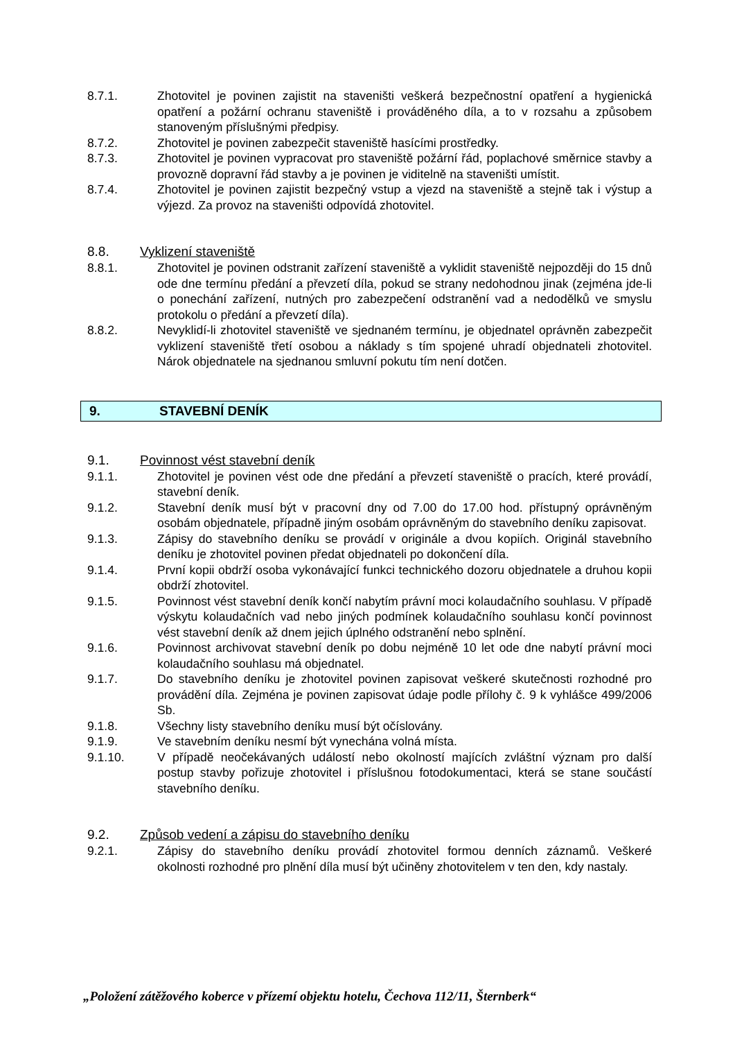8.7.1. Zhotovitel je povinen zajistit na staveništi veškerá bezpečnostní opatření a hygienická opatření a požární ochranu staveniště i prováděného díla, a to v rozsahu a způsobem stanoveným příslušnými předpisy.
8.7.2. Zhotovitel je povinen zabezpečit staveniště hasícími prostředky.
8.7.3. Zhotovitel je povinen vypracovat pro staveniště požární řád, poplachové směrnice stavby a provozně dopravní řád stavby a je povinen je viditelně na staveništi umístit.
8.7.4. Zhotovitel je povinen zajistit bezpečný vstup a vjezd na staveniště a stejně tak i výstup a výjezd. Za provoz na staveništi odpovídá zhotovitel.
8.8. Vyklizení staveniště
8.8.1. Zhotovitel je povinen odstranit zařízení staveniště a vyklidit staveniště nejpozději do 15 dnů ode dne termínu předání a převzetí díla, pokud se strany nedohodnou jinak (zejména jde-li o ponechání zařízení, nutných pro zabezpečení odstranění vad a nedodělků ve smyslu protokolu o předání a převzetí díla).
8.8.2. Nevyklidí-li zhotovitel staveniště ve sjednaném termínu, je objednatel oprávněn zabezpečit vyklizení staveniště třetí osobou a náklady s tím spojené uhradí objednateli zhotovitel. Nárok objednatele na sjednanou smluvní pokutu tím není dotčen.
9. STAVEBNÍ DENÍK
9.1. Povinnost vést stavební deník
9.1.1. Zhotovitel je povinen vést ode dne předání a převzetí staveniště o pracích, které provádí, stavební deník.
9.1.2. Stavební deník musí být v pracovní dny od 7.00 do 17.00 hod. přístupný oprávněným osobám objednatele, případně jiným osobám oprávněným do stavebního deníku zapisovat.
9.1.3. Zápisy do stavebního deníku se provádí v originále a dvou kopiích. Originál stavebního deníku je zhotovitel povinen předat objednateli po dokončení díla.
9.1.4. První kopii obdrží osoba vykonávající funkci technického dozoru objednatele a druhou kopii obdrží zhotovitel.
9.1.5. Povinnost vést stavební deník končí nabytím právní moci kolaudačního souhlasu. V případě výskytu kolaudačních vad nebo jiných podmínek kolaudačního souhlasu končí povinnost vést stavební deník až dnem jejich úplného odstranění nebo splnění.
9.1.6. Povinnost archivovat stavební deník po dobu nejméně 10 let ode dne nabytí právní moci kolaudačního souhlasu má objednatel.
9.1.7. Do stavebního deníku je zhotovitel povinen zapisovat veškeré skutečnosti rozhodné pro provádění díla. Zejména je povinen zapisovat údaje podle přílohy č. 9 k vyhlášce 499/2006 Sb.
9.1.8. Všechny listy stavebního deníku musí být očíslovány.
9.1.9. Ve stavebním deníku nesmí být vynechána volná místa.
9.1.10. V případě neočekávaných událostí nebo okolností majících zvláštní význam pro další postup stavby pořizuje zhotovitel i příslušnou fotodokumentaci, která se stane součástí stavebního deníku.
9.2. Způsob vedení a zápisu do stavebního deníku
9.2.1. Zápisy do stavebního deníku provádí zhotovitel formou denních záznamů. Veškeré okolnosti rozhodné pro plnění díla musí být učiněny zhotovitelem v ten den, kdy nastaly.
„Položení zátěžového koberce v přízemí objektu hotelu, Čechova 112/11, Šternberk“